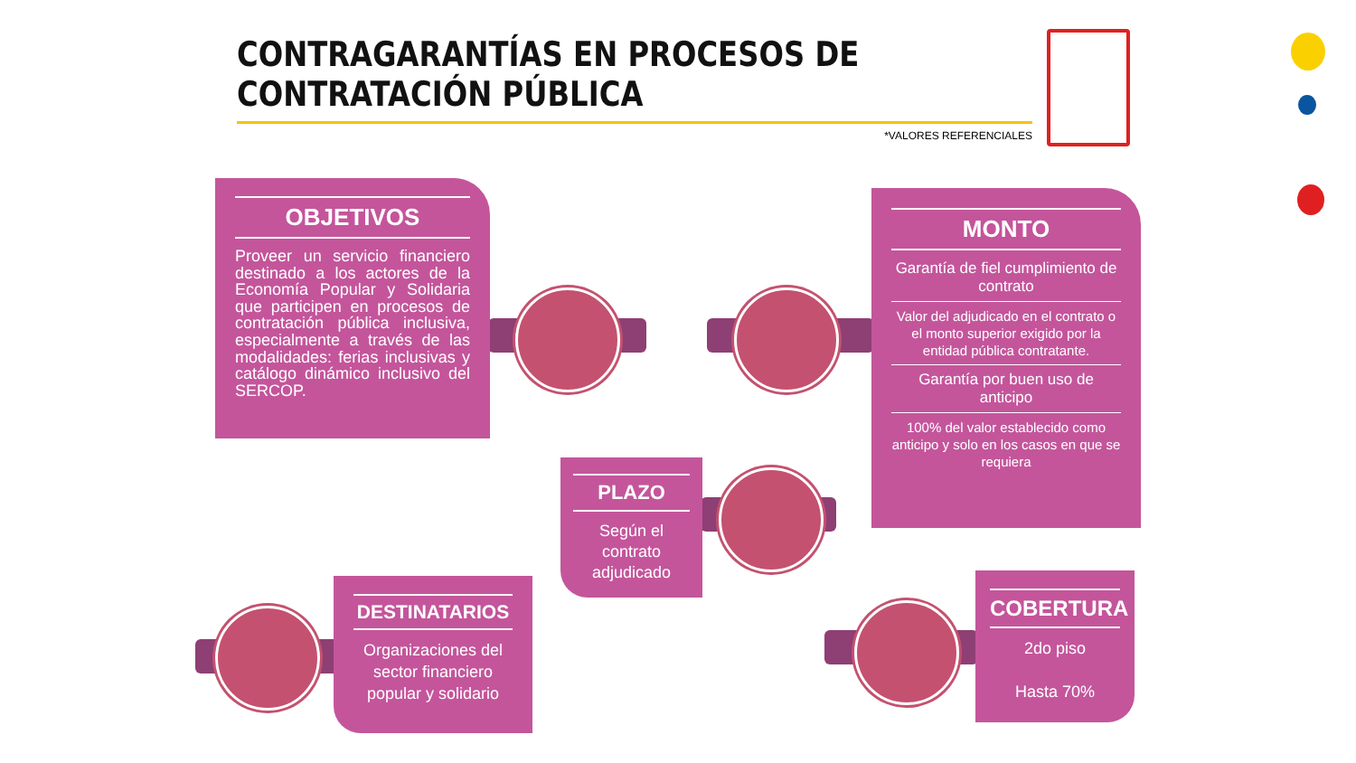CONTRAGARANTÍAS EN PROCESOS DE
CONTRATACIÓN PÚBLICA
*VALORES REFERENCIALES
OBJETIVOS
Proveer un servicio financiero destinado a los actores de la Economía Popular y Solidaria que participen en procesos de contratación pública inclusiva, especialmente a través de las modalidades: ferias inclusivas y catálogo dinámico inclusivo del SERCOP.
MONTO
Garantía de fiel cumplimiento de contrato
Valor del adjudicado en el contrato o el monto superior exigido por la entidad pública contratante.
Garantía por buen uso de anticipo
100% del valor establecido como anticipo y solo en los casos en que se requiera
PLAZO
Según el contrato adjudicado
DESTINATARIOS
Organizaciones del sector financiero popular y solidario
COBERTURA
2do piso
Hasta 70%